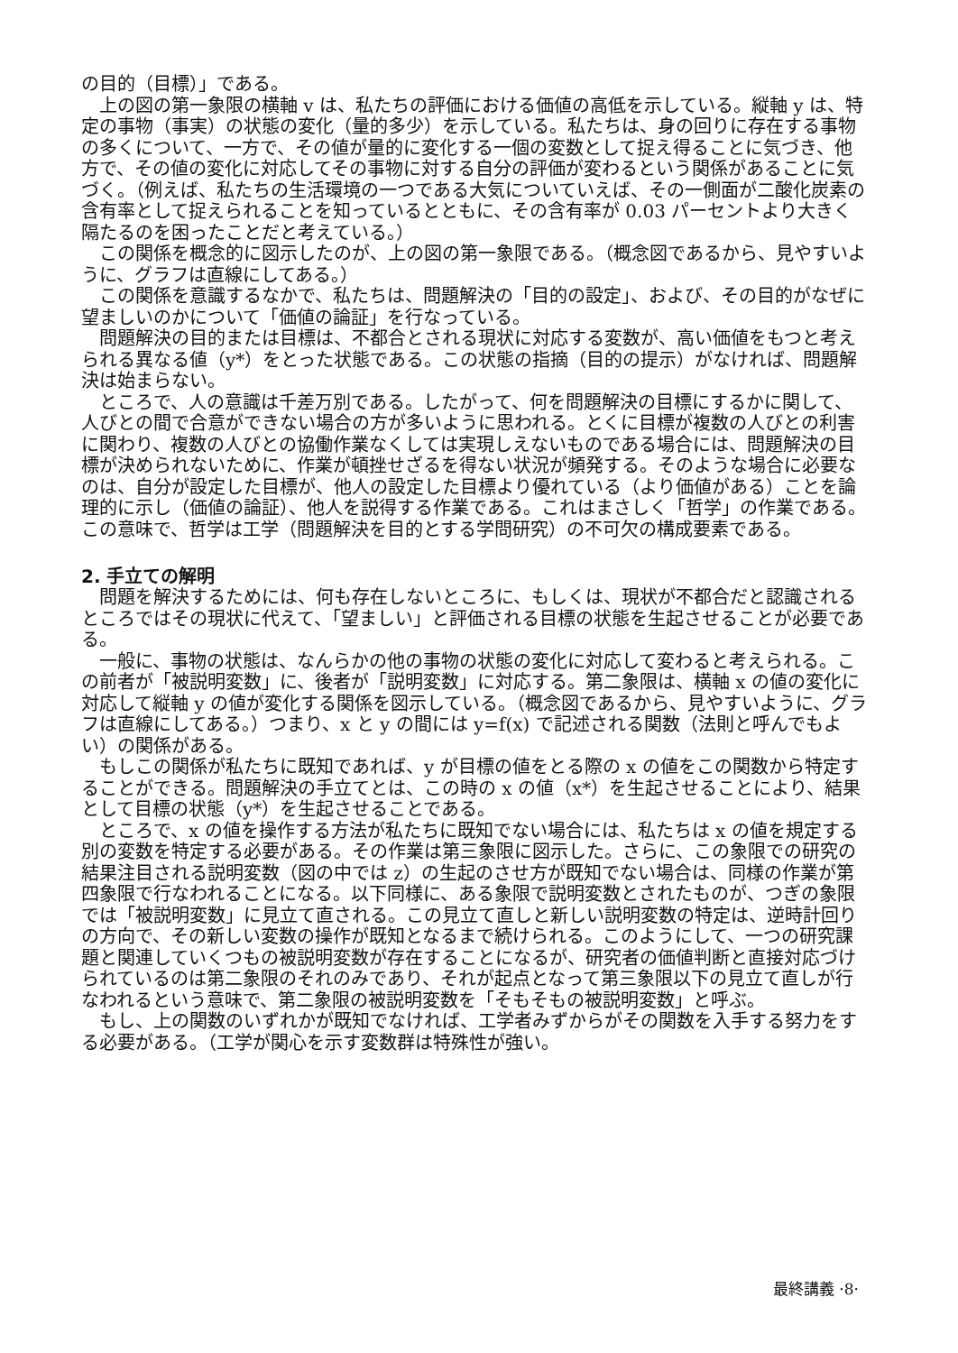の目的（目標）」である。
　上の図の第一象限の横軸 v は、私たちの評価における価値の高低を示している。縦軸 y は、特定の事物（事実）の状態の変化（量的多少）を示している。私たちは、身の回りに存在する事物の多くについて、一方で、その値が量的に変化する一個の変数として捉え得ることに気づき、他方で、その値の変化に対応してその事物に対する自分の評価が変わるという関係があることに気づく。（例えば、私たちの生活環境の一つである大気についていえば、その一側面が二酸化炭素の含有率として捉えられることを知っているとともに、その含有率が 0.03 パーセントより大きく隔たるのを困ったことだと考えている。）
　この関係を概念的に図示したのが、上の図の第一象限である。（概念図であるから、見やすいように、グラフは直線にしてある。）
　この関係を意識するなかで、私たちは、問題解決の「目的の設定」、および、その目的がなぜに望ましいのかについて「価値の論証」を行なっている。
　問題解決の目的または目標は、不都合とされる現状に対応する変数が、高い価値をもつと考えられる異なる値（y*）をとった状態である。この状態の指摘（目的の提示）がなければ、問題解決は始まらない。
　ところで、人の意識は千差万別である。したがって、何を問題解決の目標にするかに関して、人びとの間で合意ができない場合の方が多いように思われる。とくに目標が複数の人びとの利害に関わり、複数の人びとの協働作業なくしては実現しえないものである場合には、問題解決の目標が決められないために、作業が頓挫せざるを得ない状況が頻発する。そのような場合に必要なのは、自分が設定した目標が、他人の設定した目標より優れている（より価値がある）ことを論理的に示し（価値の論証）、他人を説得する作業である。これはまさしく「哲学」の作業である。この意味で、哲学は工学（問題解決を目的とする学問研究）の不可欠の構成要素である。
2. 手立ての解明
　問題を解決するためには、何も存在しないところに、もしくは、現状が不都合だと認識されるところではその現状に代えて、「望ましい」と評価される目標の状態を生起させることが必要である。
　一般に、事物の状態は、なんらかの他の事物の状態の変化に対応して変わると考えられる。この前者が「被説明変数」に、後者が「説明変数」に対応する。第二象限は、横軸 x の値の変化に対応して縦軸 y の値が変化する関係を図示している。（概念図であるから、見やすいように、グラフは直線にしてある。）つまり、x と y の間には y=f(x) で記述される関数（法則と呼んでもよい）の関係がある。
　もしこの関係が私たちに既知であれば、y が目標の値をとる際の x の値をこの関数から特定することができる。問題解決の手立てとは、この時の x の値（x*）を生起させることにより、結果として目標の状態（y*）を生起させることである。
　ところで、x の値を操作する方法が私たちに既知でない場合には、私たちは x の値を規定する別の変数を特定する必要がある。その作業は第三象限に図示した。さらに、この象限での研究の結果注目される説明変数（図の中では z）の生起のさせ方が既知でない場合は、同様の作業が第四象限で行なわれることになる。以下同様に、ある象限で説明変数とされたものが、つぎの象限では「被説明変数」に見立て直される。この見立て直しと新しい説明変数の特定は、逆時計回りの方向で、その新しい変数の操作が既知となるまで続けられる。このようにして、一つの研究課題と関連していくつもの被説明変数が存在することになるが、研究者の価値判断と直接対応づけられているのは第二象限のそれのみであり、それが起点となって第三象限以下の見立て直しが行なわれるという意味で、第二象限の被説明変数を「そもそもの被説明変数」と呼ぶ。
　もし、上の関数のいずれかが既知でなければ、工学者みずからがその関数を入手する努力をする必要がある。（工学が関心を示す変数群は特殊性が強い。
最終講義 ·8·